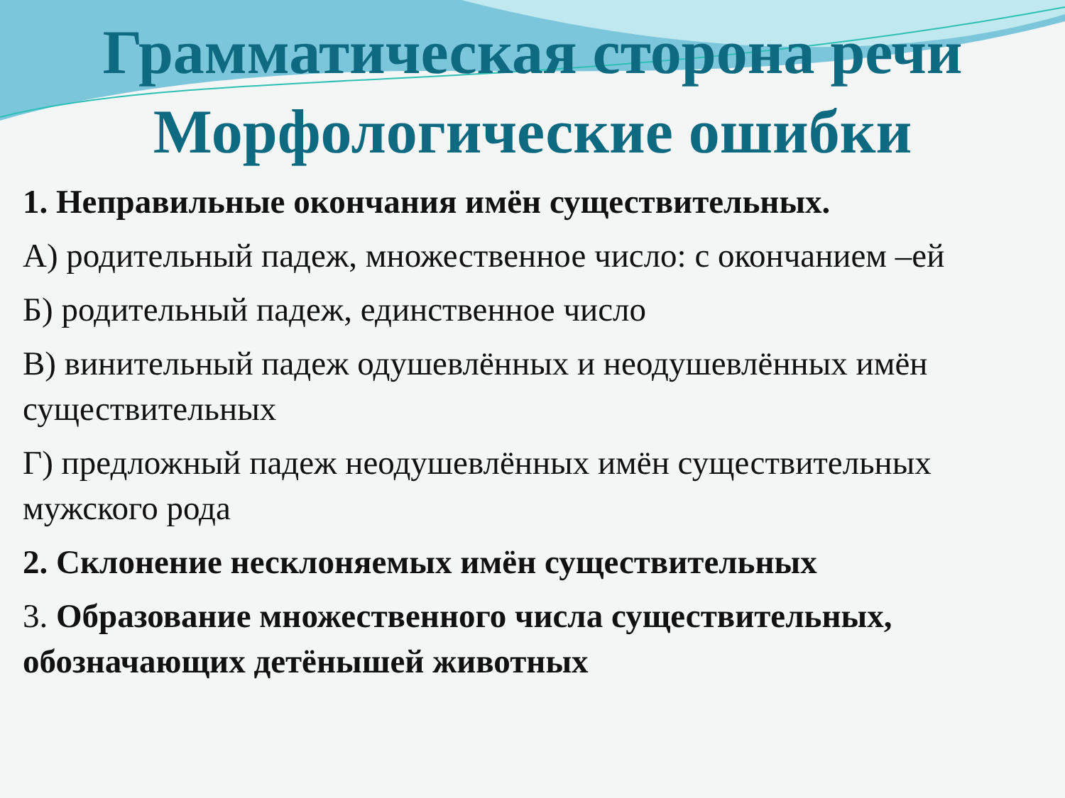Грамматическая сторона речи
Морфологические ошибки
1. Неправильные окончания имён существительных.
А) родительный падеж, множественное число: с окончанием –ей
Б) родительный падеж, единственное число
В) винительный падеж одушевлённых и неодушевлённых имён существительных
Г) предложный падеж неодушевлённых имён существительных мужского рода
2. Склонение несклоняемых имён существительных
3. Образование множественного числа существительных, обозначающих детёнышей животных